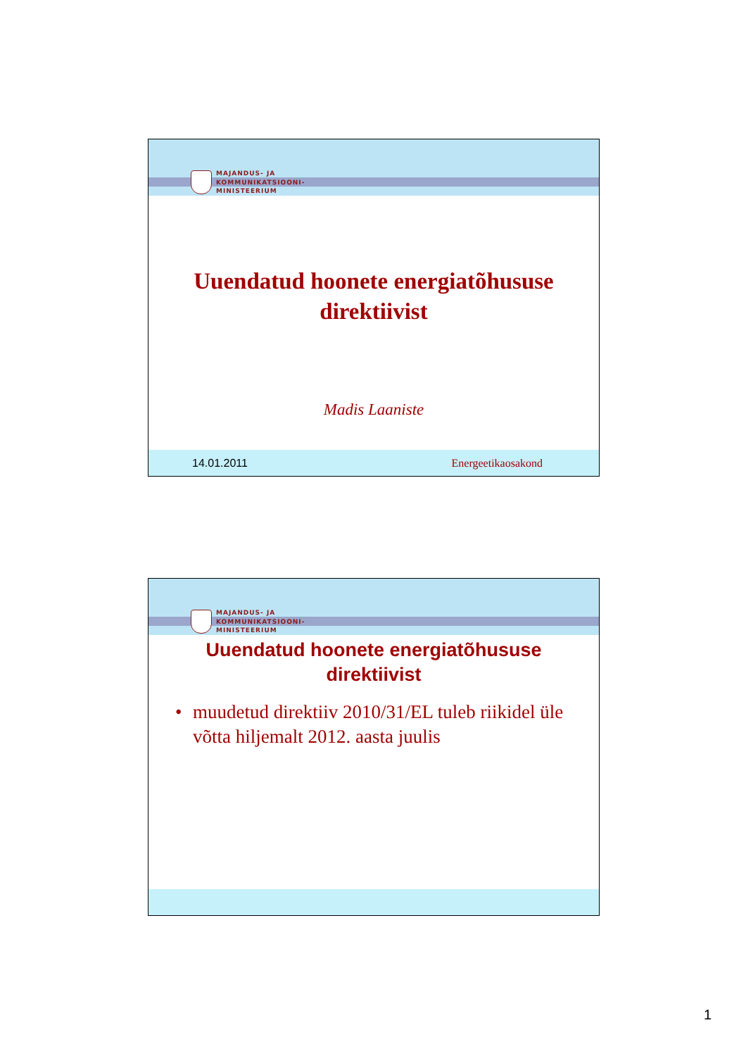MAJANDUS- JA
KOMMUNIKATSIOONI-
MINISTEERIUM
Uuendatud hoonete energiatõhususe
direktiivist
Madis Laaniste
14.01.2011 Energeetikaosakond
MAJANDUS- JA
KOMMUNIKATSIOONI-
MINISTEERIUM
Uuendatud hoonete energiatõhususe
direktiivist
• muudetud direktiiv 2010/31/EL tuleb riikidel üle võtta hiljemalt 2012. aasta juulis
1